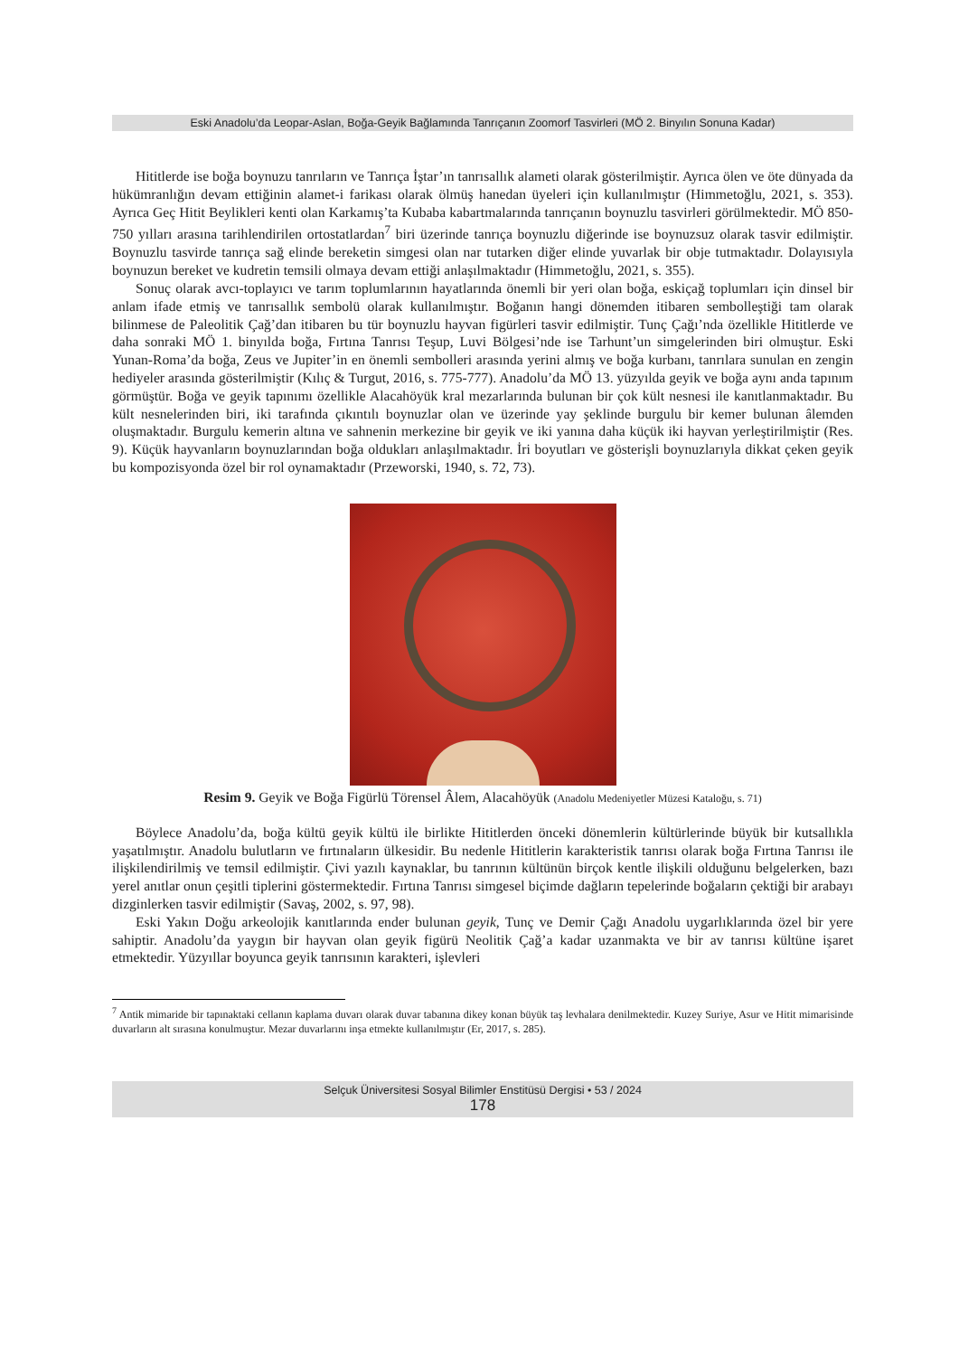Eski Anadolu’da Leopar-Aslan, Boğa-Geyik Bağlamında Tanrıçanın Zoomorf Tasvirleri (MÖ 2. Binyılın Sonuna Kadar)
Hititlerde ise boğa boynuzu tanrıların ve Tanrıça İştar’ın tanrısallık alameti olarak gösterilmiştir. Ayrıca ölen ve öte dünyada da hükümranlığın devam ettiğinin alamet-i farikası olarak ölmüş hanedan üyeleri için kullanılmıştır (Himmetoğlu, 2021, s. 353). Ayrıca Geç Hitit Beylikleri kenti olan Karkamış’ta Kubaba kabartmalarında tanrıçanın boynuzlu tasvirleri görülmektedir. MÖ 850-750 yılları arasına tarihlendirilen ortostatlardan<sup>7</sup> biri üzerinde tanrıça boynuzlu diğerinde ise boynuzsuz olarak tasvir edilmiştir. Boynuzlu tasvirde tanrıça sağ elinde bereketin simgesi olan nar tutarken diğer elinde yuvarlak bir obje tutmaktadır. Dolayısıyla boynuzun bereket ve kudretin temsili olmaya devam ettiği anlaşılmaktadır (Himmetoğlu, 2021, s. 355).
Sonuç olarak avcı-toplayıcı ve tarım toplumlarının hayatlarında önemli bir yeri olan boğa, eskiçağ toplumları için dinsel bir anlam ifade etmiş ve tanrısallık sembolü olarak kullanılmıştır. Boğanın hangi dönemden itibaren sembolleştiği tam olarak bilinmese de Paleolitik Çağ’dan itibaren bu tür boynuzlu hayvan figürleri tasvir edilmiştir. Tunç Çağı’nda özellikle Hititlerde ve daha sonraki MÖ 1. binyılda boğa, Fırtına Tanrısı Teşup, Luvi Bölgesi’nde ise Tarhunt’un simgelerinden biri olmuştur. Eski Yunan-Roma’da boğa, Zeus ve Jupiter’in en önemli sembolleri arasında yerini almış ve boğa kurbanı, tanrılara sunulan en zengin hediyeler arasında gösterilmiştir (Kılıç & Turgut, 2016, s. 775-777). Anadolu’da MÖ 13. yüzyılda geyik ve boğa aynı anda tapınım görmüştür. Boğa ve geyik tapınımı özellikle Alacahöyük kral mezarlarında bulunan bir çok kült nesnesi ile kanıtlanmaktadır. Bu kült nesnelerinden biri, iki tarafında çıkıntılı boynuzlar olan ve üzerinde yay şeklinde burgulu bir kemer bulunan âlemden oluşmaktadır. Burgulu kemerin altına ve sahnenin merkezine bir geyik ve iki yanına daha küçük iki hayvan yerleştirilmiştir (Res. 9). Küçük hayvanların boynuzlarından boğa oldukları anlaşılmaktadır. İri boyutları ve gösterişli boynuzlarıyla dikkat çeken geyik bu kompozisyonda özel bir rol oynamaktadır (Przeworski, 1940, s. 72, 73).
Resim 9. Geyik ve Boğa Figürlü Törensel Âlem, Alacahöyük (Anadolu Medeniyetler Müzesi Kataloğu, s. 71)
Böylece Anadolu’da, boğa kültü geyik kültü ile birlikte Hititlerden önceki dönemlerin kültürlerinde büyük bir kutsallıkla yaşatılmıştır. Anadolu bulutların ve fırtınaların ülkesidir. Bu nedenle Hititlerin karakteristik tanrısı olarak boğa Fırtına Tanrısı ile ilişkilendirilmiş ve temsil edilmiştir. Çivi yazılı kaynaklar, bu tanrının kültünün birçok kentle ilişkili olduğunu belgelerken, bazı yerel anıtlar onun çeşitli tiplerini göstermektedir. Fırtına Tanrısı simgesel biçimde dağların tepelerinde boğaların çektiği bir arabayı dizginlerken tasvir edilmiştir (Savaş, 2002, s. 97, 98).
Eski Yakın Doğu arkeolojik kanıtlarında ender bulunan geyik, Tunç ve Demir Çağı Anadolu uygarlıklarında özel bir yere sahiptir. Anadolu’da yaygın bir hayvan olan geyik figürü Neolitik Çağ’a kadar uzanmakta ve bir av tanrısı kültüne işaret etmektedir. Yüzyıllar boyunca geyik tanrısının karakteri, işlevleri
<sup>7</sup> Antik mimaride bir tapınaktaki cellanın kaplama duvarı olarak duvar tabanına dikey konan büyük taş levhalara denilmektedir. Kuzey Suriye, Asur ve Hitit mimarisinde duvarların alt sırasına konulmuştur. Mezar duvarlarını inşa etmekte kullanılmıştır (Er, 2017, s. 285).
Selçuk Üniversitesi Sosyal Bilimler Enstitüsü Dergisi • 53 / 2024
178